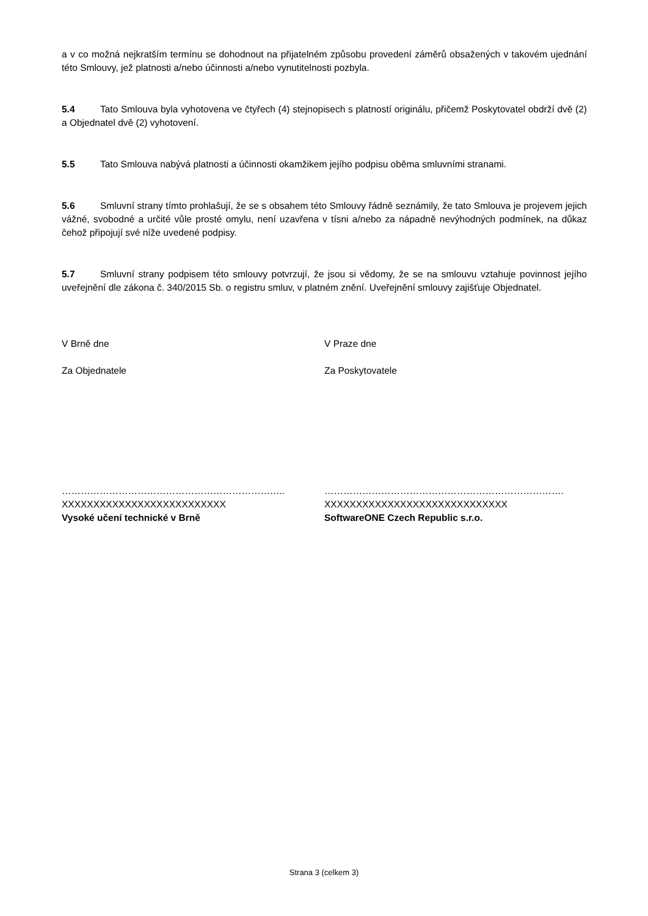a v co možná nejkratším termínu se dohodnout na přijatelném způsobu provedení záměrů obsažených v takovém ujednání této Smlouvy, jež platnosti a/nebo účinnosti a/nebo vynutitelnosti pozbyla.
5.4 Tato Smlouva byla vyhotovena ve čtyřech (4) stejnopisech s platností originálu, přičemž Poskytovatel obdrží dvě (2) a Objednatel dvě (2) vyhotovení.
5.5 Tato Smlouva nabývá platnosti a účinnosti okamžikem jejího podpisu oběma smluvními stranami.
5.6 Smluvní strany tímto prohlašují, že se s obsahem této Smlouvy řádně seznámily, že tato Smlouva je projevem jejich vážné, svobodné a určité vůle prosté omylu, není uzavřena v tísni a/nebo za nápadně nevýhodných podmínek, na důkaz čehož připojují své níže uvedené podpisy.
5.7 Smluvní strany podpisem této smlouvy potvrzují, že jsou si vědomy, že se na smlouvu vztahuje povinnost jejího uveřejnění dle zákona č. 340/2015 Sb. o registru smluv, v platném znění. Uveřejnění smlouvy zajišťuje Objednatel.
V Brně dne
Za Objednatele
V Praze dne
Za Poskytovatele
……………………………………………………………..
XXXXXXXXXXXXXXXXXXXXXXXXXX
Vysoké učení technické v Brně
………………………………………………………………….
XXXXXXXXXXXXXXXXXXXXXXXXXXXXX
SoftwareONE Czech Republic s.r.o.
Strana 3 (celkem 3)